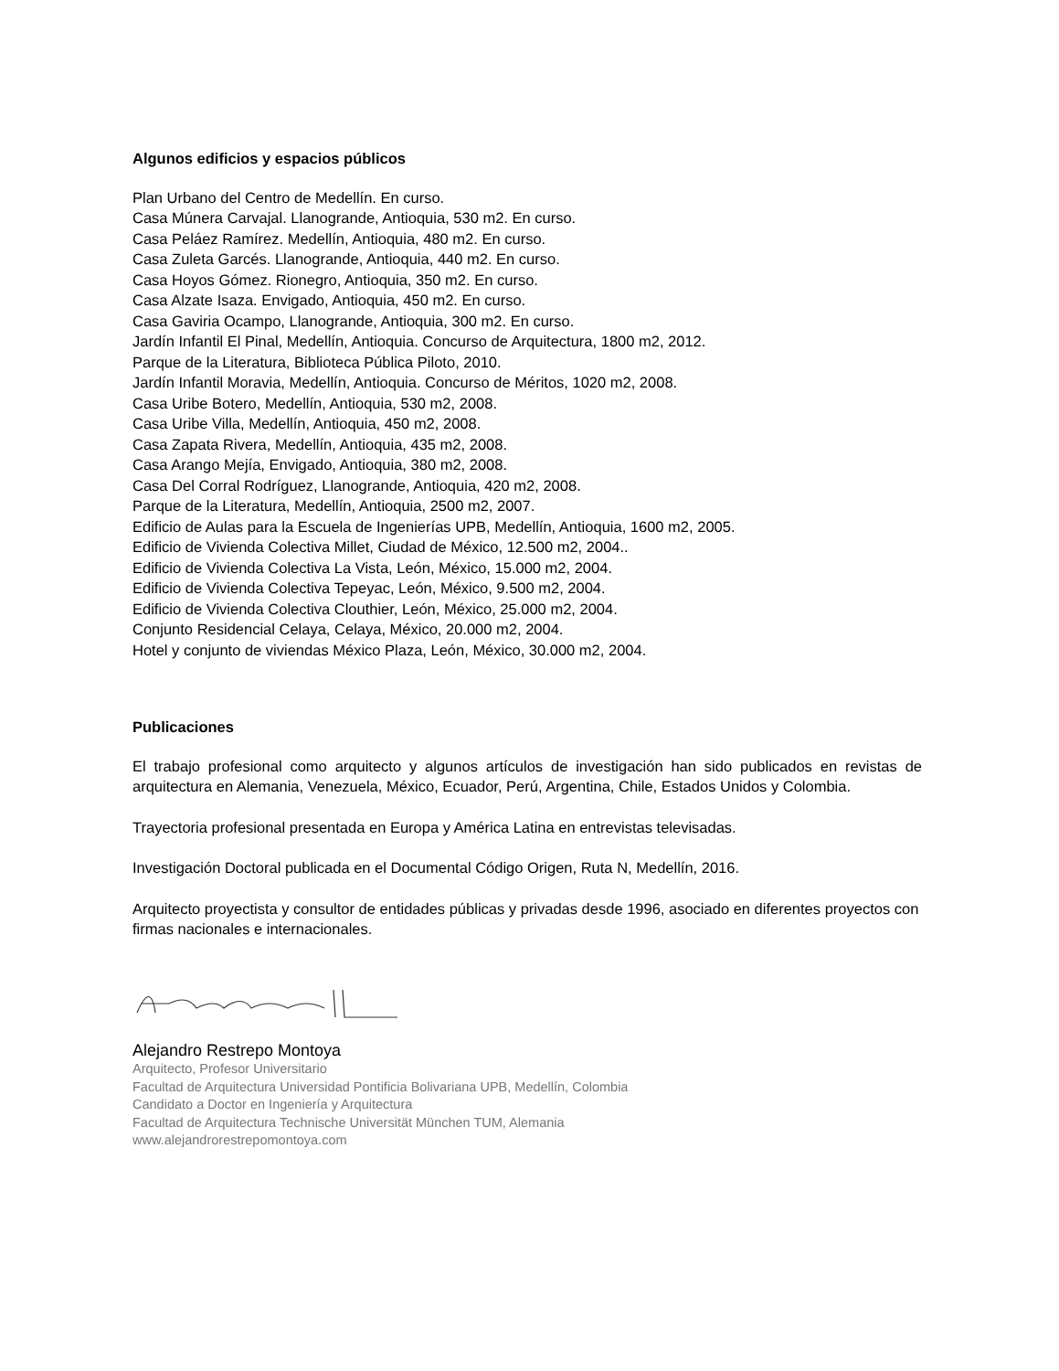Algunos edificios y espacios públicos
Plan Urbano del Centro de Medellín. En curso.
Casa Múnera Carvajal. Llanogrande, Antioquia, 530 m2. En curso.
Casa Peláez Ramírez. Medellín, Antioquia, 480 m2. En curso.
Casa Zuleta Garcés. Llanogrande, Antioquia, 440 m2. En curso.
Casa Hoyos Gómez. Rionegro, Antioquia, 350 m2. En curso.
Casa Alzate Isaza. Envigado, Antioquia, 450 m2. En curso.
Casa Gaviria Ocampo, Llanogrande, Antioquia, 300 m2. En curso.
Jardín Infantil El Pinal, Medellín, Antioquia. Concurso de Arquitectura, 1800 m2, 2012.
Parque de la Literatura, Biblioteca Pública Piloto, 2010.
Jardín Infantil Moravia, Medellín, Antioquia. Concurso de Méritos, 1020 m2, 2008.
Casa Uribe Botero, Medellín, Antioquia, 530 m2, 2008.
Casa Uribe Villa, Medellín, Antioquia, 450 m2, 2008.
Casa Zapata Rivera, Medellín, Antioquia, 435 m2, 2008.
Casa Arango Mejía, Envigado, Antioquia, 380 m2, 2008.
Casa Del Corral Rodríguez, Llanogrande, Antioquia, 420 m2, 2008.
Parque de la Literatura, Medellín, Antioquia, 2500 m2, 2007.
Edificio de Aulas para la Escuela de Ingenierías UPB, Medellín, Antioquia, 1600 m2, 2005.
Edificio de Vivienda Colectiva Millet, Ciudad de México, 12.500 m2, 2004..
Edificio de Vivienda Colectiva La Vista, León, México, 15.000 m2, 2004.
Edificio de Vivienda Colectiva Tepeyac, León, México, 9.500 m2, 2004.
Edificio de Vivienda Colectiva Clouthier, León, México, 25.000 m2, 2004.
Conjunto Residencial Celaya, Celaya, México, 20.000 m2, 2004.
Hotel y conjunto de viviendas México Plaza, León, México, 30.000 m2, 2004.
Publicaciones
El trabajo profesional como arquitecto y algunos artículos de investigación han sido publicados en revistas de arquitectura en Alemania, Venezuela, México, Ecuador, Perú, Argentina, Chile, Estados Unidos y Colombia.
Trayectoria profesional presentada en Europa y América Latina en entrevistas televisadas.
Investigación Doctoral publicada en el Documental Código Origen, Ruta N, Medellín, 2016.
Arquitecto proyectista y consultor de entidades públicas y privadas desde 1996, asociado en diferentes proyectos con firmas nacionales e internacionales.
Alejandro Restrepo Montoya
Arquitecto, Profesor Universitario
Facultad de Arquitectura Universidad Pontificia Bolivariana UPB, Medellín, Colombia
Candidato a Doctor en Ingeniería y Arquitectura
Facultad de Arquitectura Technische Universität München TUM, Alemania
www.alejandrorestrepomontoya.com